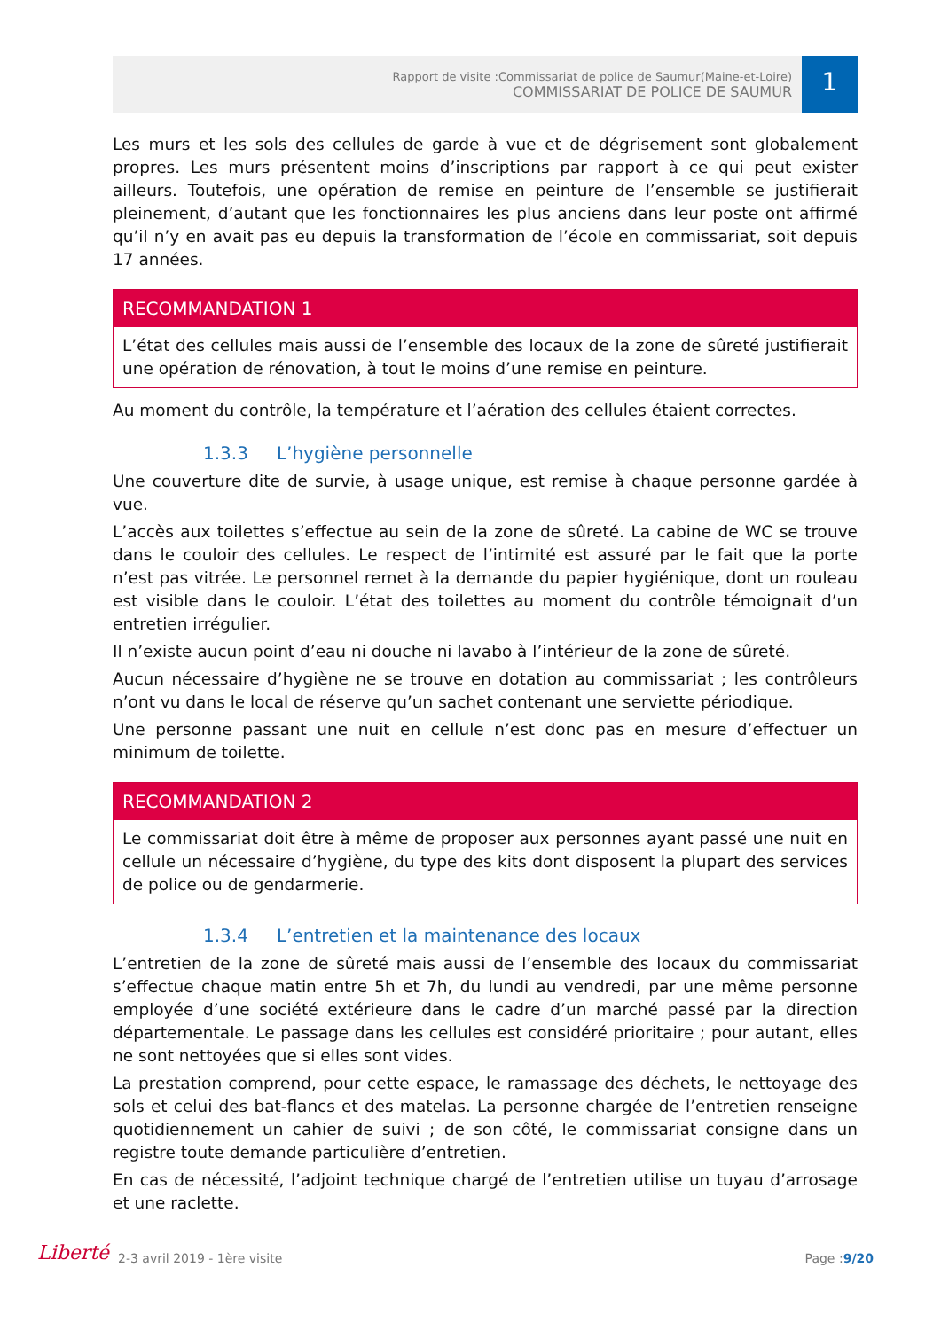Rapport de visite :Commissariat de police de Saumur(Maine-et-Loire)
COMMISSARIAT DE POLICE DE SAUMUR
1
Les murs et les sols des cellules de garde à vue et de dégrisement sont globalement propres. Les murs présentent moins d’inscriptions par rapport à ce qui peut exister ailleurs. Toutefois, une opération de remise en peinture de l’ensemble se justifierait pleinement, d’autant que les fonctionnaires les plus anciens dans leur poste ont affirmé qu’il n’y en avait pas eu depuis la transformation de l’école en commissariat, soit depuis 17 années.
RECOMMANDATION 1
L’état des cellules mais aussi de l’ensemble des locaux de la zone de sûreté justifierait une opération de rénovation, à tout le moins d’une remise en peinture.
Au moment du contrôle, la température et l’aération des cellules étaient correctes.
1.3.3 L’hygiène personnelle
Une couverture dite de survie, à usage unique, est remise à chaque personne gardée à vue.
L’accès aux toilettes s’effectue au sein de la zone de sûreté. La cabine de WC se trouve dans le couloir des cellules. Le respect de l’intimité est assuré par le fait que la porte n’est pas vitrée. Le personnel remet à la demande du papier hygiénique, dont un rouleau est visible dans le couloir. L’état des toilettes au moment du contrôle témoignait d’un entretien irrégulier.
Il n’existe aucun point d’eau ni douche ni lavabo à l’intérieur de la zone de sûreté.
Aucun nécessaire d’hygiène ne se trouve en dotation au commissariat ; les contrôleurs n’ont vu dans le local de réserve qu’un sachet contenant une serviette périodique.
Une personne passant une nuit en cellule n’est donc pas en mesure d’effectuer un minimum de toilette.
RECOMMANDATION 2
Le commissariat doit être à même de proposer aux personnes ayant passé une nuit en cellule un nécessaire d’hygiène, du type des kits dont disposent la plupart des services de police ou de gendarmerie.
1.3.4 L’entretien et la maintenance des locaux
L’entretien de la zone de sûreté mais aussi de l’ensemble des locaux du commissariat s’effectue chaque matin entre 5h et 7h, du lundi au vendredi, par une même personne employée d’une société extérieure dans le cadre d’un marché passé par la direction départementale. Le passage dans les cellules est considéré prioritaire ; pour autant, elles ne sont nettoyées que si elles sont vides.
La prestation comprend, pour cette espace, le ramassage des déchets, le nettoyage des sols et celui des bat-flancs et des matelas. La personne chargée de l’entretien renseigne quotidiennement un cahier de suivi ; de son côté, le commissariat consigne dans un registre toute demande particulière d’entretien.
En cas de nécessité, l’adjoint technique chargé de l’entretien utilise un tuyau d’arrosage et une raclette.
Liberté
2-3 avril 2019 - 1ère visite Page :9/20